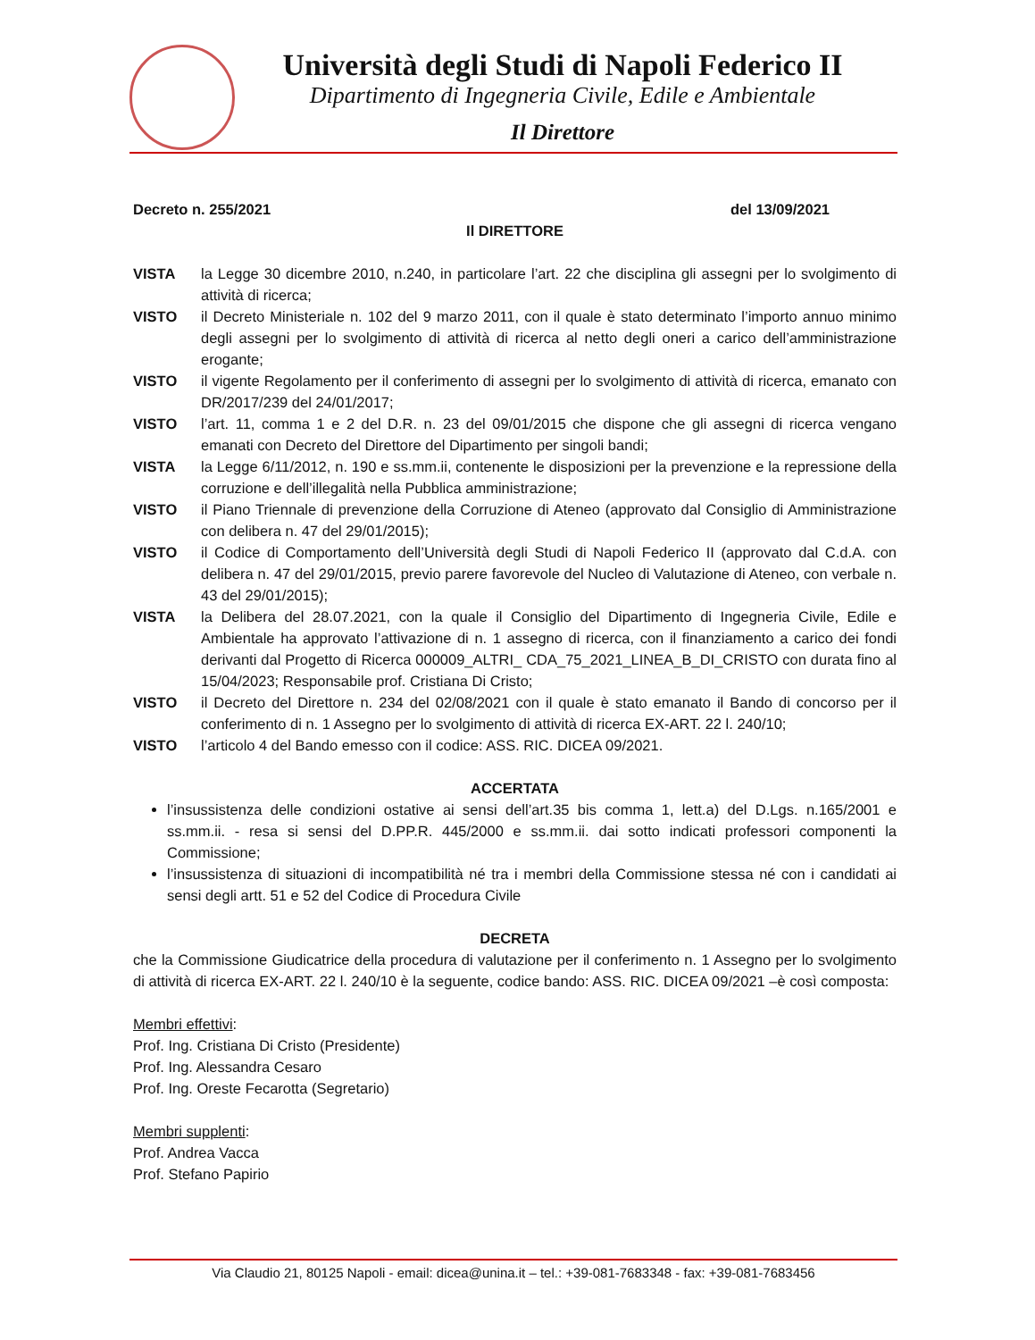Università degli Studi di Napoli Federico II
Dipartimento di Ingegneria Civile, Edile e Ambientale
Il Direttore
Decreto n. 255/2021 del 13/09/2021
Il DIRETTORE
VISTA la Legge 30 dicembre 2010, n.240, in particolare l’art. 22 che disciplina gli assegni per lo svolgimento di attività di ricerca;
VISTO il Decreto Ministeriale n. 102 del 9 marzo 2011, con il quale è stato determinato l’importo annuo minimo degli assegni per lo svolgimento di attività di ricerca al netto degli oneri a carico dell’amministrazione erogante;
VISTO il vigente Regolamento per il conferimento di assegni per lo svolgimento di attività di ricerca, emanato con DR/2017/239 del 24/01/2017;
VISTO l’art. 11, comma 1 e 2 del D.R. n. 23 del 09/01/2015 che dispone che gli assegni di ricerca vengano emanati con Decreto del Direttore del Dipartimento per singoli bandi;
VISTA la Legge 6/11/2012, n. 190 e ss.mm.ii, contenente le disposizioni per la prevenzione e la repressione della corruzione e dell’illegalità nella Pubblica amministrazione;
VISTO il Piano Triennale di prevenzione della Corruzione di Ateneo (approvato dal Consiglio di Amministrazione con delibera n. 47 del 29/01/2015);
VISTO il Codice di Comportamento dell’Università degli Studi di Napoli Federico II (approvato dal C.d.A. con delibera n. 47 del 29/01/2015, previo parere favorevole del Nucleo di Valutazione di Ateneo, con verbale n. 43 del 29/01/2015);
VISTA la Delibera del 28.07.2021, con la quale il Consiglio del Dipartimento di Ingegneria Civile, Edile e Ambientale ha approvato l’attivazione di n. 1 assegno di ricerca, con il finanziamento a carico dei fondi derivanti dal Progetto di Ricerca 000009_ALTRI_ CDA_75_2021_LINEA_B_DI_CRISTO con durata fino al 15/04/2023; Responsabile prof. Cristiana Di Cristo;
VISTO il Decreto del Direttore n. 234 del 02/08/2021 con il quale è stato emanato il Bando di concorso per il conferimento di n. 1 Assegno per lo svolgimento di attività di ricerca EX-ART. 22 l. 240/10;
VISTO l’articolo 4 del Bando emesso con il codice: ASS. RIC. DICEA 09/2021.
ACCERTATA
l’insussistenza delle condizioni ostative ai sensi dell’art.35 bis comma 1, lett.a) del D.Lgs. n.165/2001 e ss.mm.ii. - resa si sensi del D.PP.R. 445/2000 e ss.mm.ii. dai sotto indicati professori componenti la Commissione;
l’insussistenza di situazioni di incompatibilità né tra i membri della Commissione stessa né con i candidati ai sensi degli artt. 51 e 52 del Codice di Procedura Civile
DECRETA
che la Commissione Giudicatrice della procedura di valutazione per il conferimento n. 1 Assegno per lo svolgimento di attività di ricerca EX-ART. 22 l. 240/10 è la seguente, codice bando: ASS. RIC. DICEA 09/2021 –è così composta:
Membri effettivi:
Prof. Ing. Cristiana Di Cristo (Presidente)
Prof. Ing. Alessandra Cesaro
Prof. Ing. Oreste Fecarotta (Segretario)
Membri supplenti:
Prof. Andrea Vacca
Prof. Stefano Papirio
Via Claudio 21, 80125 Napoli - email: dicea@unina.it – tel.: +39-081-7683348 - fax: +39-081-7683456